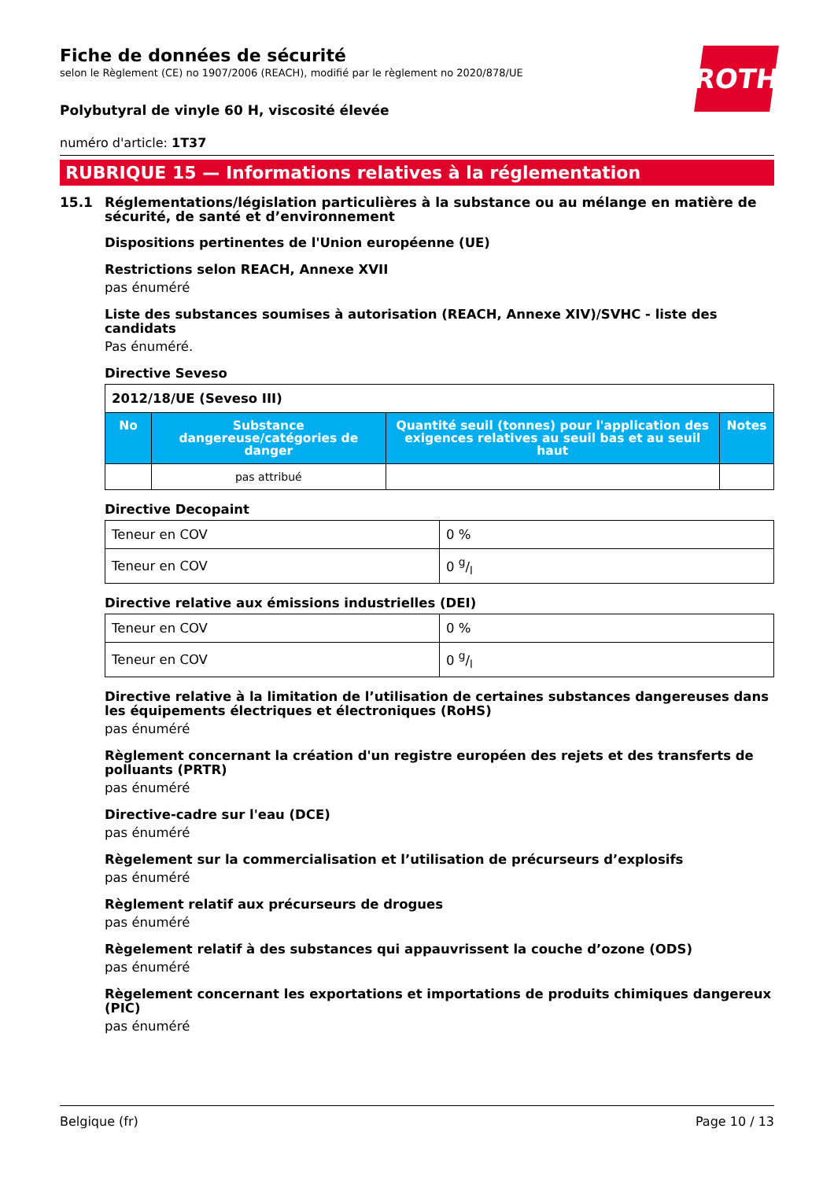ROTH
Fiche de données de sécurité
selon le Règlement (CE) no 1907/2006 (REACH), modifié par le règlement no 2020/878/UE
Polybutyral de vinyle 60 H, viscosité élevée
numéro d'article: 1T37
RUBRIQUE 15 — Informations relatives à la réglementation
15.1 Réglementations/législation particulières à la substance ou au mélange en matière de sécurité, de santé et d’environnement
Dispositions pertinentes de l'Union européenne (UE)
Restrictions selon REACH, Annexe XVII
pas énuméré
Liste des substances soumises à autorisation (REACH, Annexe XIV)/SVHC - liste des candidats
Pas énuméré.
Directive Seveso
| 2012/18/UE (Seveso III) | | | |
| No | Substance dangereuse/catégories de danger | Quantité seuil (tonnes) pour l'application des exigences relatives au seuil bas et au seuil haut | Notes |
| | pas attribué | | |
Directive Decopaint
| Teneur en COV | 0 % |
| Teneur en COV | 0 g/l |
Directive relative aux émissions industrielles (DEI)
| Teneur en COV | 0 % |
| Teneur en COV | 0 g/l |
Directive relative à la limitation de l’utilisation de certaines substances dangereuses dans les équipements électriques et électroniques (RoHS)
pas énuméré
Règlement concernant la création d'un registre européen des rejets et des transferts de polluants (PRTR)
pas énuméré
Directive-cadre sur l'eau (DCE)
pas énuméré
Règelement sur la commercialisation et l’utilisation de précurseurs d’explosifs
pas énuméré
Règlement relatif aux précurseurs de drogues
pas énuméré
Règelement relatif à des substances qui appauvrissent la couche d’ozone (ODS)
pas énuméré
Règelement concernant les exportations et importations de produits chimiques dangereux (PIC)
pas énuméré
Belgique (fr) Page 10 / 13